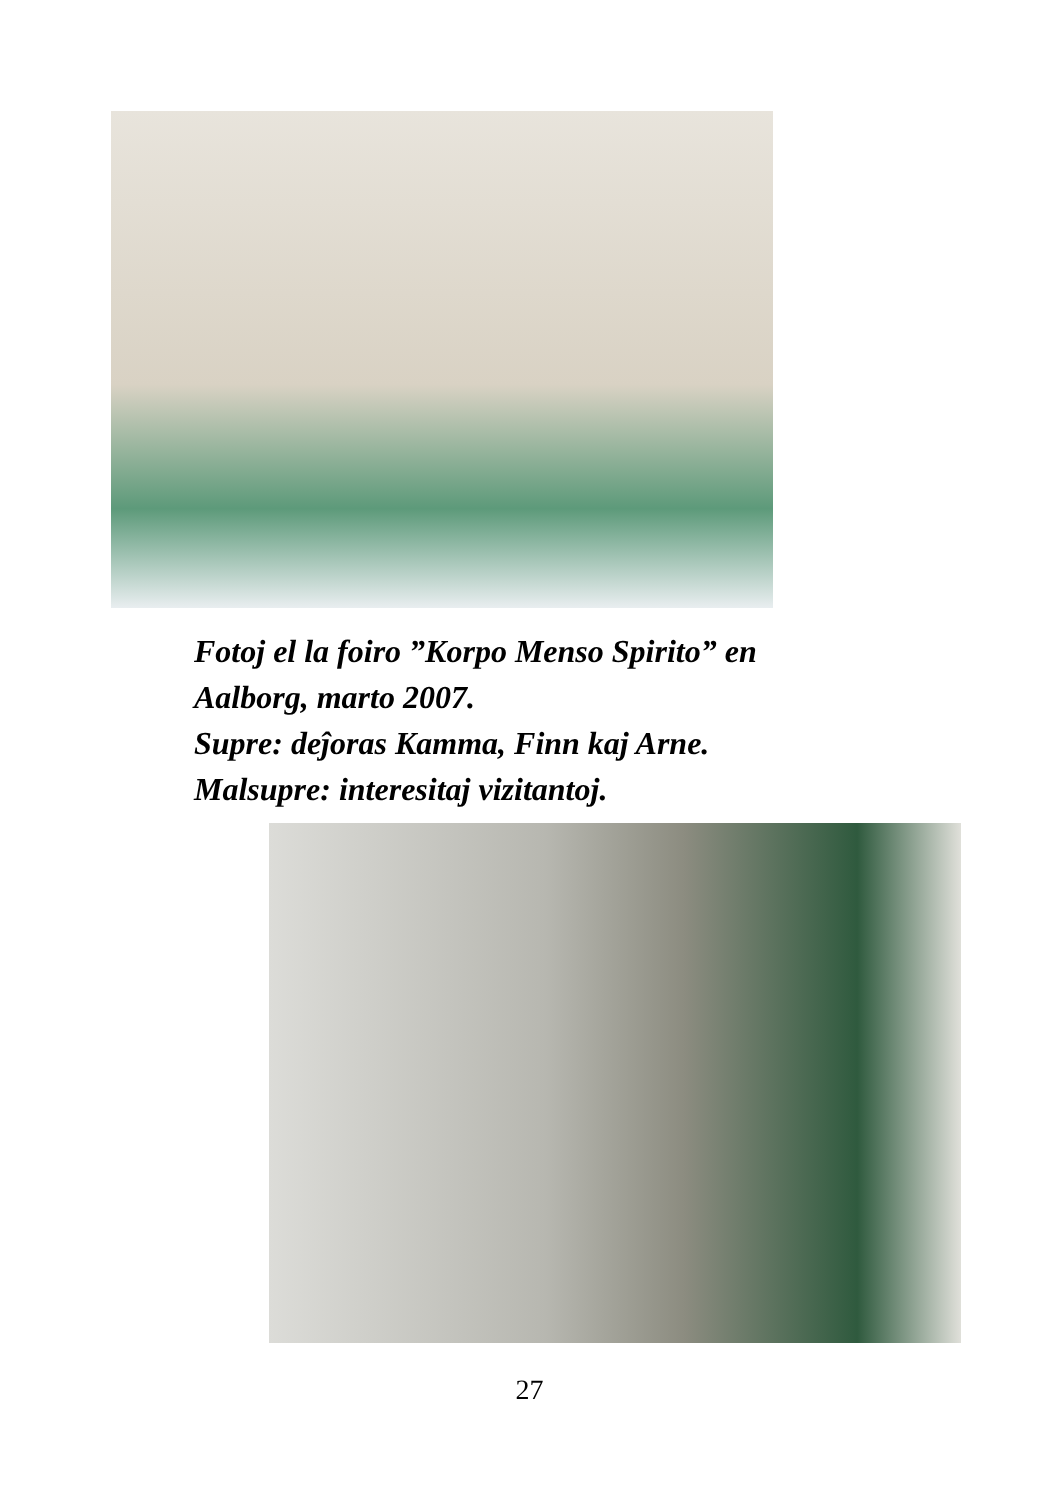Fotoj el la foiro ”Korpo Menso Spirito” en
Aalborg, marto 2007.
Supre: deĵoras Kamma, Finn kaj Arne.
Malsupre: interesitaj vizitantoj.
27